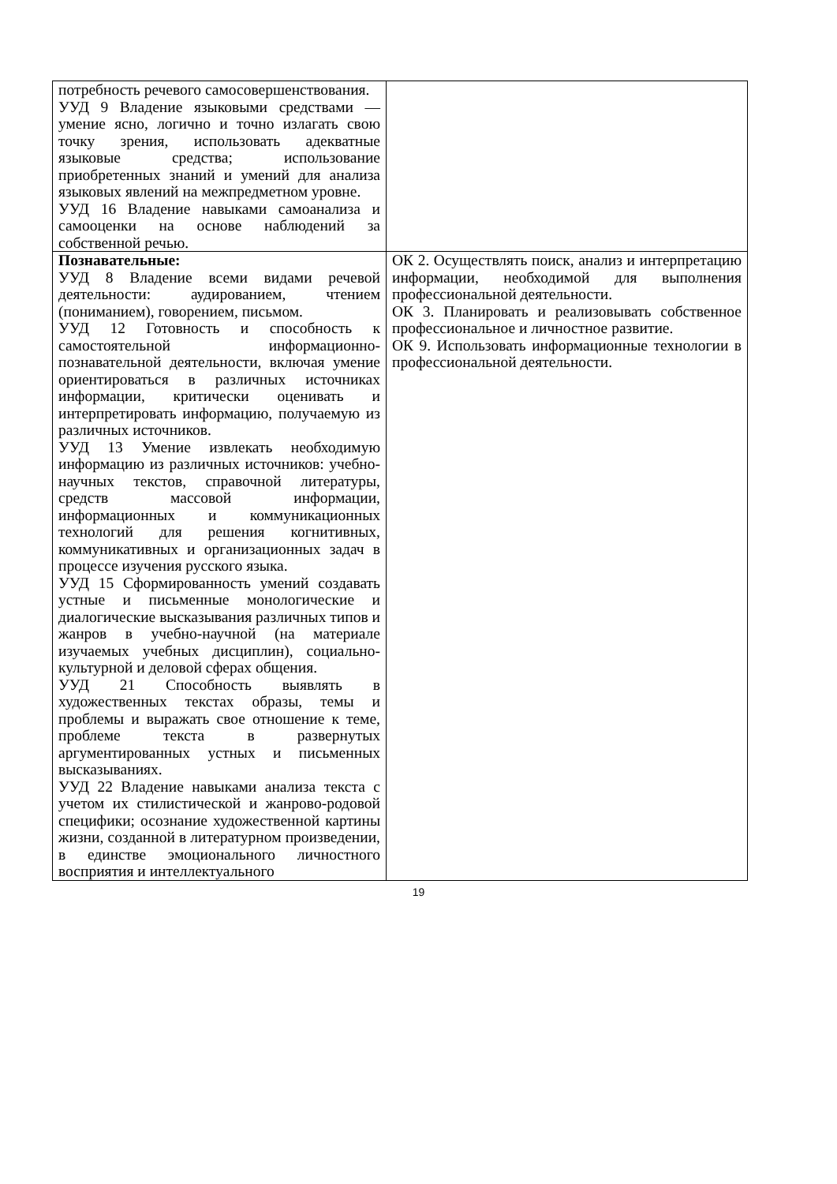| потребность речевого самосовершенствования. УУД 9 Владение языковыми средствами — умение ясно, логично и точно излагать свою точку зрения, использовать адекватные языковые средства; использование приобретенных знаний и умений для анализа языковых явлений на межпредметном уровне. УУД 16 Владение навыками самоанализа и самооценки на основе наблюдений за собственной речью. | |
| Познавательные: УУД 8 Владение всеми видами речевой деятельности: аудированием, чтением (пониманием), говорением, письмом. УУД 12 Готовность и способность к самостоятельной информационно-познавательной деятельности, включая умение ориентироваться в различных источниках информации, критически оценивать и интерпретировать информацию, получаемую из различных источников. УУД 13 Умение извлекать необходимую информацию из различных источников: учебно-научных текстов, справочной литературы, средств массовой информации, информационных и коммуникационных технологий для решения когнитивных, коммуникативных и организационных задач в процессе изучения русского языка. УУД 15 Сформированность умений создавать устные и письменные монологические и диалогические высказывания различных типов и жанров в учебно-научной (на материале изучаемых учебных дисциплин), социально-культурной и деловой сферах общения. УУД 21 Способность выявлять в художественных текстах образы, темы и проблемы и выражать свое отношение к теме, проблеме текста в развернутых аргументированных устных и письменных высказываниях. УУД 22 Владение навыками анализа текста с учетом их стилистической и жанрово-родовой специфики; осознание художественной картины жизни, созданной в литературном произведении, в единстве эмоционального личностного восприятия и интеллектуального | ОК 2. Осуществлять поиск, анализ и интерпретацию информации, необходимой для выполнения профессиональной деятельности. ОК 3. Планировать и реализовывать собственное профессиональное и личностное развитие. ОК 9. Использовать информационные технологии в профессиональной деятельности. |
19